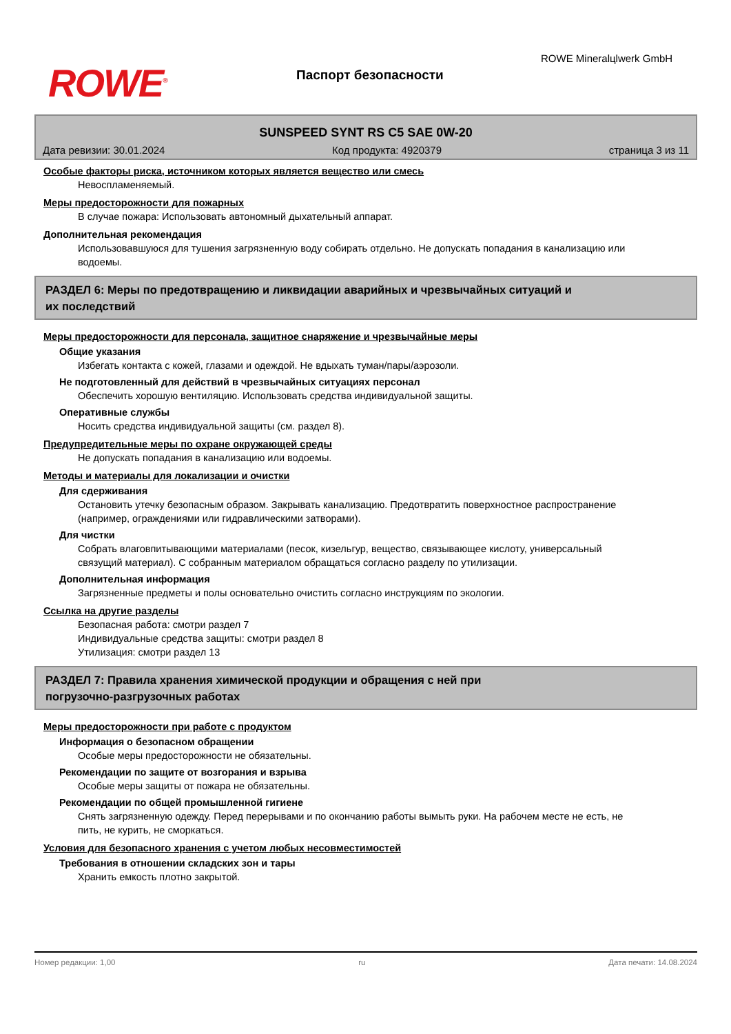ROWE<sup>®</sup> Паспорт безопасности
ROWE Mineralцlwerk GmbH
SUNSPEED SYNT RS C5 SAE 0W-20
Дата ревизии: 30.01.2024 Код продукта: 4920379 страница 3 из 11
Особые факторы риска, источником которых является вещество или смесь
Невоспламеняемый.
Меры предосторожности для пожарных
В случае пожара: Использовать автономный дыхательный аппарат.
Дополнительная рекомендация
Использовавшуюся для тушения загрязненную воду собирать отдельно. Не допускать попадания в канализацию или водоемы.
РАЗДЕЛ 6: Меры по предотвращению и ликвидации аварийных и чрезвычайных ситуаций и
их последствий
Меры предосторожности для персонала, защитное снаряжение и чрезвычайные меры
Общие указания
Избегать контакта с кожей, глазами и одеждой. Не вдыхать туман/пары/аэрозоли.
Не подготовленный для действий в чрезвычайных ситуациях персонал
Обеспечить хорошую вентиляцию. Использовать средства индивидуальной защиты.
Оперативные службы
Носить средства индивидуальной защиты (см. раздел 8).
Предупредительные меры по охране окружающей среды
Не допускать попадания в канализацию или водоемы.
Методы и материалы для локализации и очистки
Для сдерживания
Остановить утечку безопасным образом. Закрывать канализацию. Предотвратить поверхностное распространение (например, ограждениями или гидравлическими затворами).
Для чистки
Собрать влаговпитывающими материалами (песок, кизельгур, вещество, связывающее кислоту, универсальный связущий материал). С собранным материалом обращаться согласно разделу по утилизации.
Дополнительная информация
Загрязненные предметы и полы основательно очистить согласно инструкциям по экологии.
Ссылка на другие разделы
Безопасная работа: смотри раздел 7
Индивидуальные средства защиты: смотри раздел 8
Утилизация: смотри раздел 13
РАЗДЕЛ 7: Правила хранения химической продукции и обращения с ней при
погрузочно-разгрузочных работах
Меры предосторожности при работе с продуктом
Информация о безопасном обращении
Особые меры предосторожности не обязательны.
Рекомендации по защите от возгорания и взрыва
Особые меры защиты от пожара не обязательны.
Рекомендации по общей промышленной гигиене
Снять загрязненную одежду. Перед перерывами и по окончанию работы вымыть руки. На рабочем месте не есть, не пить, не курить, не сморкаться.
Условия для безопасного хранения с учетом любых несовместимостей
Требования в отношении складских зон и тары
Хранить емкость плотно закрытой.
Номер редакции: 1,00 ru Дата печати: 14.08.2024